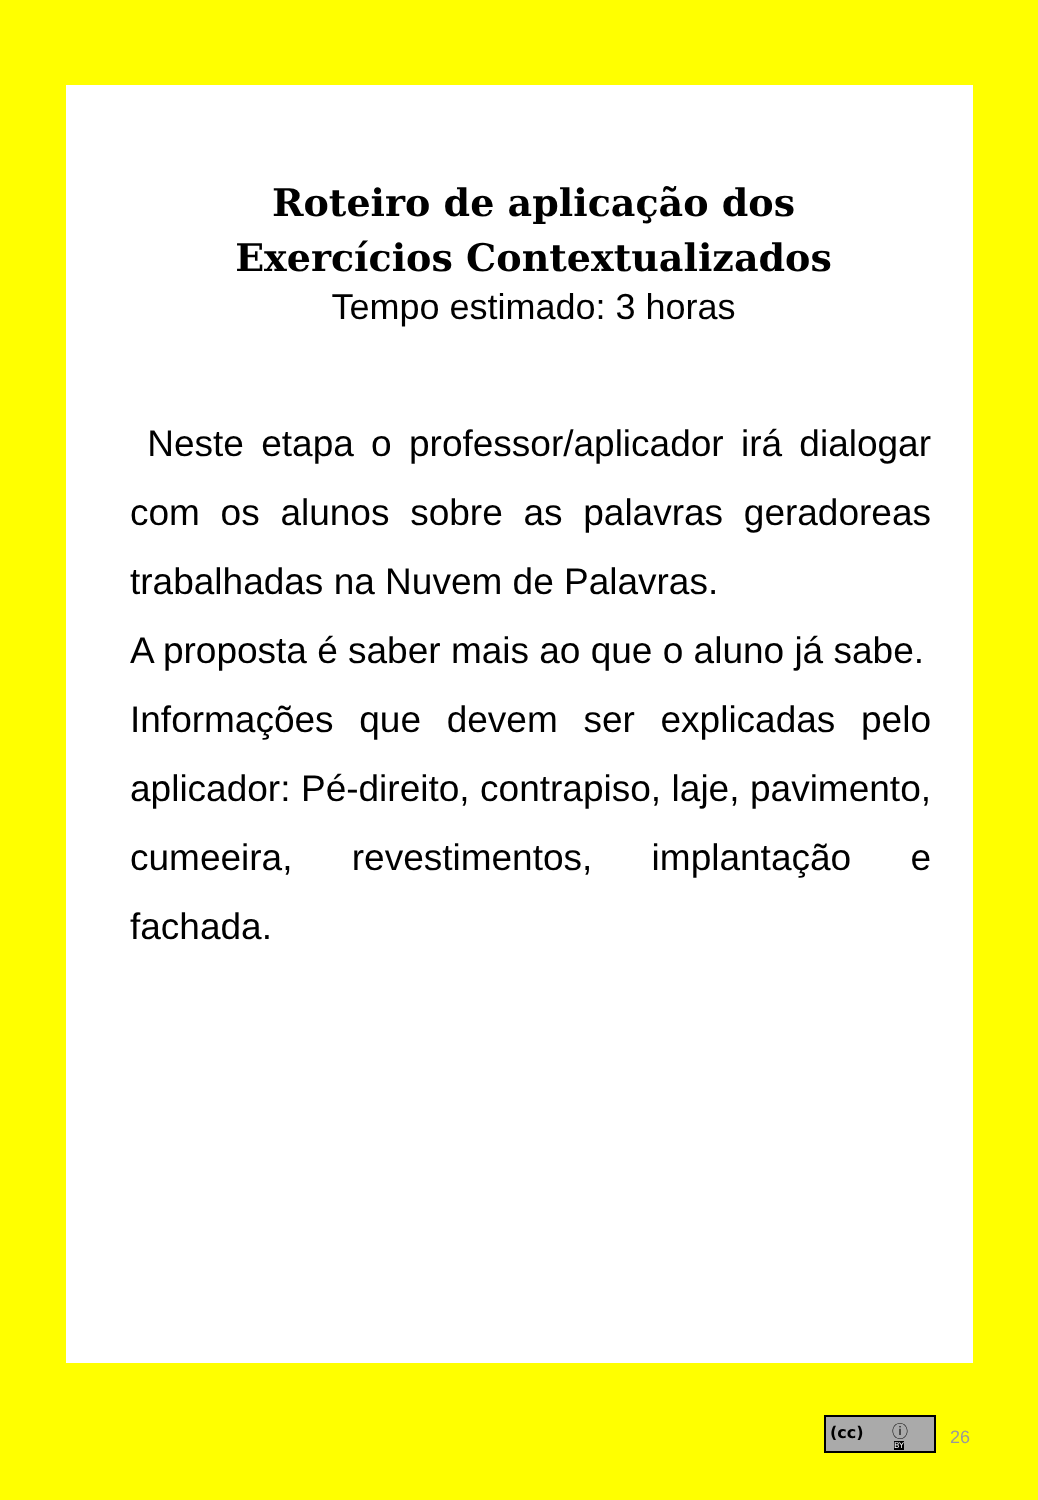Roteiro de aplicação dos
Exercícios Contextualizados
Tempo estimado: 3 horas
Neste etapa o professor/aplicador irá dialogar com os alunos sobre as palavras geradoreas trabalhadas na Nuvem de Palavras.
A proposta é saber mais ao que o aluno já sabe.
Informações que devem ser explicadas pelo aplicador: Pé-direito, contrapiso, laje, pavimento, cumeeira, revestimentos, implantação e fachada.
(cc) ⓘ
BY
26